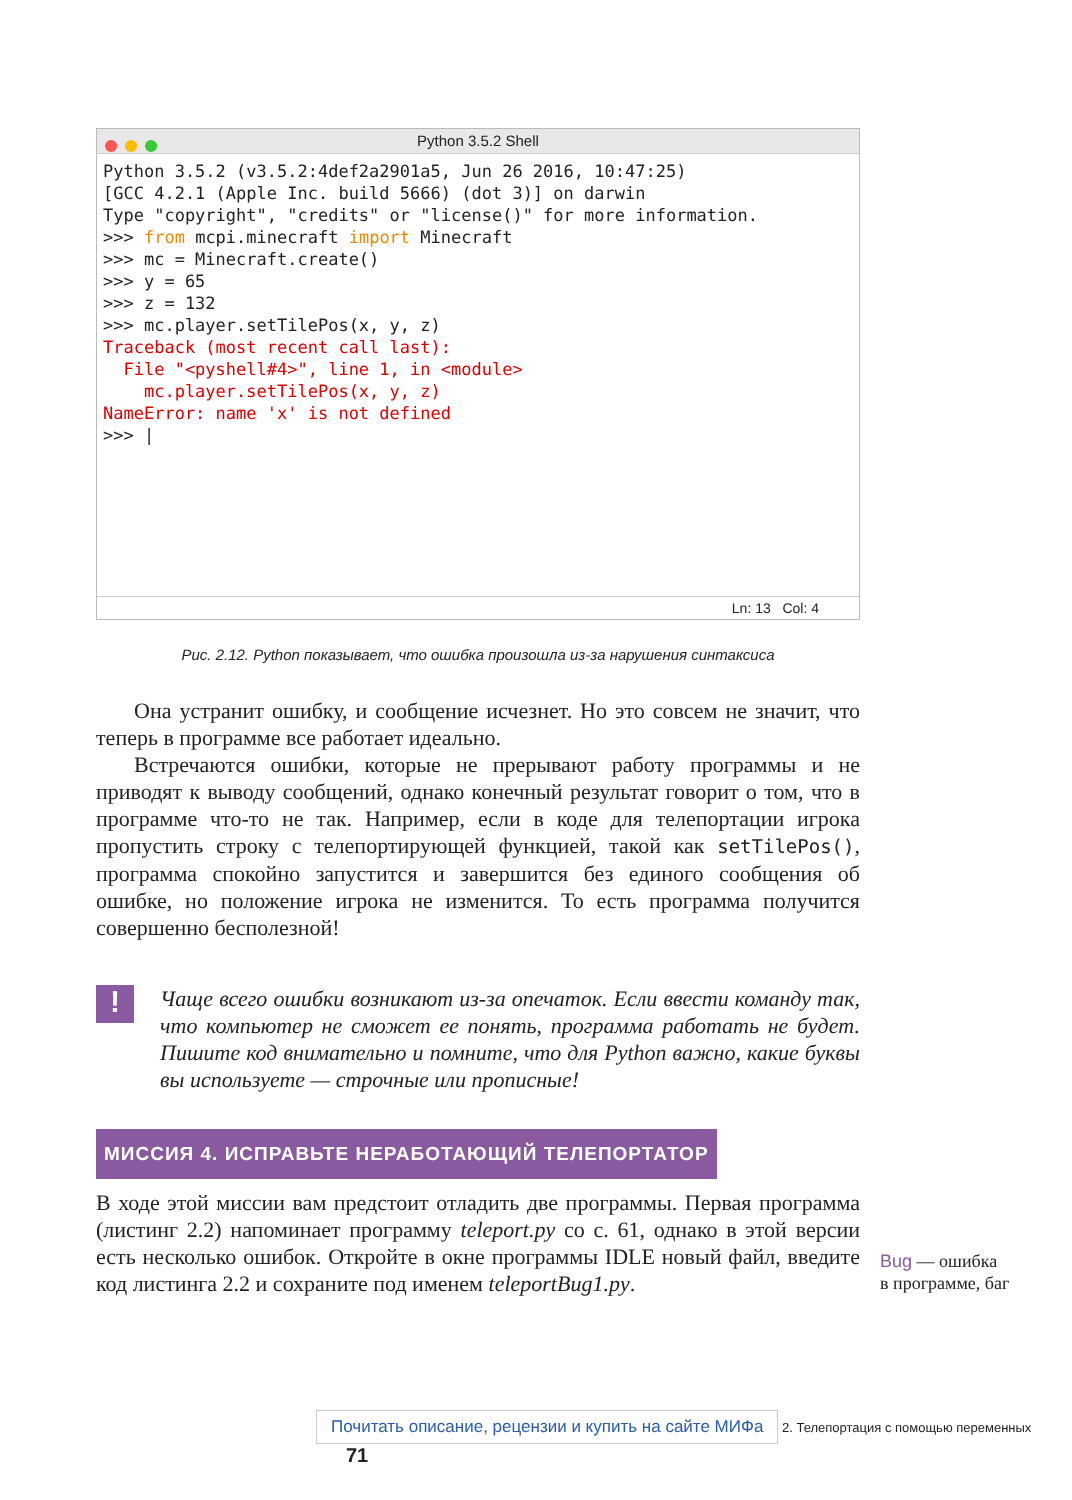Python 3.5.2 Shell
Python 3.5.2 (v3.5.2:4def2a2901a5, Jun 26 2016, 10:47:25)
[GCC 4.2.1 (Apple Inc. build 5666) (dot 3)] on darwin
Type "copyright", "credits" or "license()" for more information.
>>> from mcpi.minecraft import Minecraft
>>> mc = Minecraft.create()
>>> y = 65
>>> z = 132
>>> mc.player.setTilePos(x, y, z)
Traceback (most recent call last):
  File "<pyshell#4>", line 1, in <module>
    mc.player.setTilePos(x, y, z)
NameError: name 'x' is not defined
>>> |
Ln: 13 Col: 4
Рис. 2.12. Python показывает, что ошибка произошла из-за нарушения синтаксиса
Она устранит ошибку, и сообщение исчезнет. Но это совсем не значит, что теперь в программе все работает идеально.
Встречаются ошибки, которые не прерывают работу программы и не приводят к выводу сообщений, однако конечный результат говорит о том, что в программе что-то не так. Например, если в коде для телепортации игрока пропустить строку с телепортирующей функцией, такой как setTilePos(), программа спокойно запустится и завершится без единого сообщения об ошибке, но положение игрока не изменится. То есть программа получится совершенно бесполезной!
!
Чаще всего ошибки возникают из-за опечаток. Если ввести команду так, что компьютер не сможет ее понять, программа работать не будет. Пишите код внимательно и помните, что для Python важно, какие буквы вы используете — строчные или прописные!
МИССИЯ 4. ИСПРАВЬТЕ НЕРАБОТАЮЩИЙ ТЕЛЕПОРТАТОР
В ходе этой миссии вам предстоит отладить две программы. Первая программа (листинг 2.2) напоминает программу teleport.py со с. 61, однако в этой версии есть несколько ошибок. Откройте в окне программы IDLE новый файл, введите код листинга 2.2 и сохраните под именем teleportBug1.py.
Bug — ошибка
в программе, баг
Почитать описание, рецензии и купить на сайте МИФа 2. Телепортация с помощью переменных 71